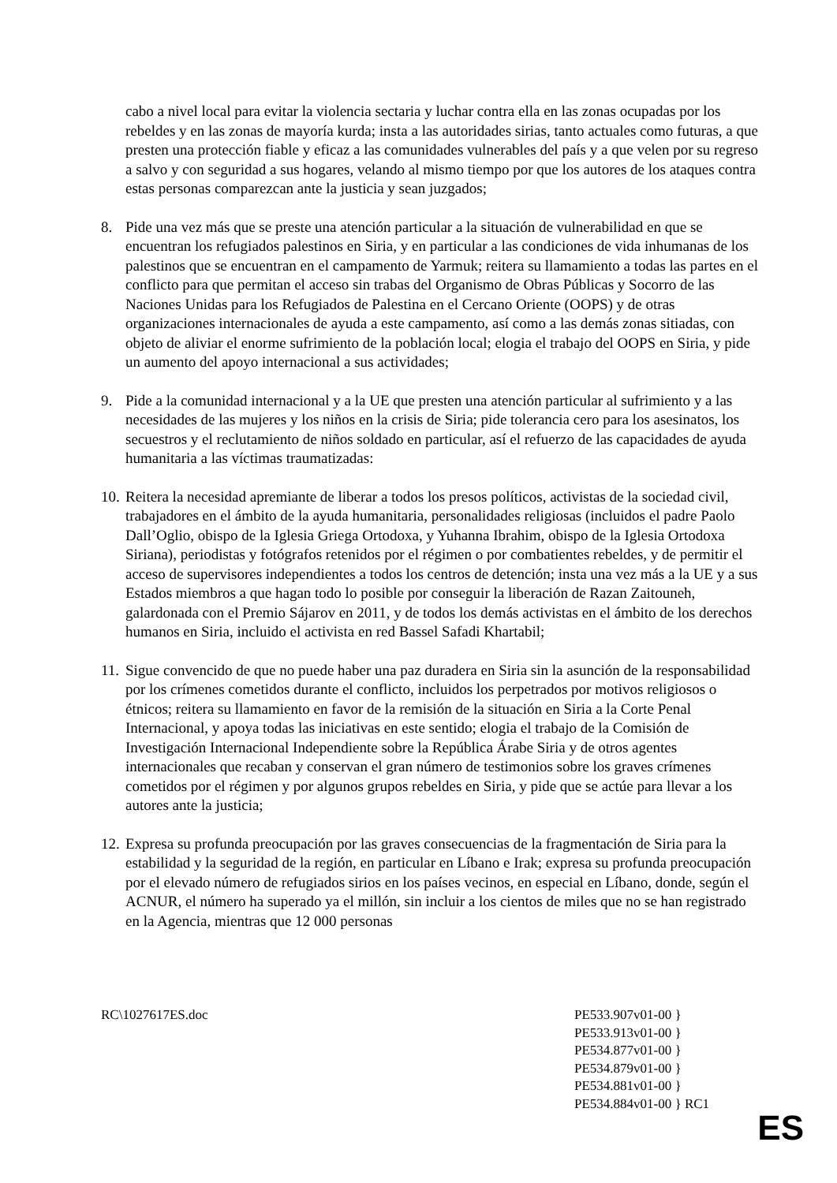cabo a nivel local para evitar la violencia sectaria y luchar contra ella en las zonas ocupadas por los rebeldes y en las zonas de mayoría kurda; insta a las autoridades sirias, tanto actuales como futuras, a que presten una protección fiable y eficaz a las comunidades vulnerables del país y a que velen por su regreso a salvo y con seguridad a sus hogares, velando al mismo tiempo por que los autores de los ataques contra estas personas comparezcan ante la justicia y sean juzgados;
8. Pide una vez más que se preste una atención particular a la situación de vulnerabilidad en que se encuentran los refugiados palestinos en Siria, y en particular a las condiciones de vida inhumanas de los palestinos que se encuentran en el campamento de Yarmuk; reitera su llamamiento a todas las partes en el conflicto para que permitan el acceso sin trabas del Organismo de Obras Públicas y Socorro de las Naciones Unidas para los Refugiados de Palestina en el Cercano Oriente (OOPS) y de otras organizaciones internacionales de ayuda a este campamento, así como a las demás zonas sitiadas, con objeto de aliviar el enorme sufrimiento de la población local; elogia el trabajo del OOPS en Siria, y pide un aumento del apoyo internacional a sus actividades;
9. Pide a la comunidad internacional y a la UE que presten una atención particular al sufrimiento y a las necesidades de las mujeres y los niños en la crisis de Siria; pide tolerancia cero para los asesinatos, los secuestros y el reclutamiento de niños soldado en particular, así el refuerzo de las capacidades de ayuda humanitaria a las víctimas traumatizadas:
10.
Reitera la necesidad apremiante de liberar a todos los presos políticos, activistas de la sociedad civil, trabajadores en el ámbito de la ayuda humanitaria, personalidades religiosas (incluidos el padre Paolo Dall’Oglio, obispo de la Iglesia Griega Ortodoxa, y Yuhanna Ibrahim, obispo de la Iglesia Ortodoxa Siriana), periodistas y fotógrafos retenidos por el régimen o por combatientes rebeldes, y de permitir el acceso de supervisores independientes a todos los centros de detención; insta una vez más a la UE y a sus Estados miembros a que hagan todo lo posible por conseguir la liberación de Razan Zaitouneh, galardonada con el Premio Sájarov en 2011, y de todos los demás activistas en el ámbito de los derechos humanos en Siria, incluido el activista en red Bassel Safadi Khartabil;
11.
Sigue convencido de que no puede haber una paz duradera en Siria sin la asunción de la responsabilidad por los crímenes cometidos durante el conflicto, incluidos los perpetrados por motivos religiosos o étnicos; reitera su llamamiento en favor de la remisión de la situación en Siria a la Corte Penal Internacional, y apoya todas las iniciativas en este sentido; elogia el trabajo de la Comisión de Investigación Internacional Independiente sobre la República Árabe Siria y de otros agentes internacionales que recaban y conservan el gran número de testimonios sobre los graves crímenes cometidos por el régimen y por algunos grupos rebeldes en Siria, y pide que se actúe para llevar a los autores ante la justicia;
12.
Expresa su profunda preocupación por las graves consecuencias de la fragmentación de Siria para la estabilidad y la seguridad de la región, en particular en Líbano e Irak; expresa su profunda preocupación por el elevado número de refugiados sirios en los países vecinos, en especial en Líbano, donde, según el ACNUR, el número ha superado ya el millón, sin incluir a los cientos de miles que no se han registrado en la Agencia, mientras que 12 000 personas
RC\1027617ES.doc PE533.907v01-00 }
PE533.913v01-00 }
PE534.877v01-00 }
PE534.879v01-00 }
PE534.881v01-00 }
PE534.884v01-00 } RC1
ES